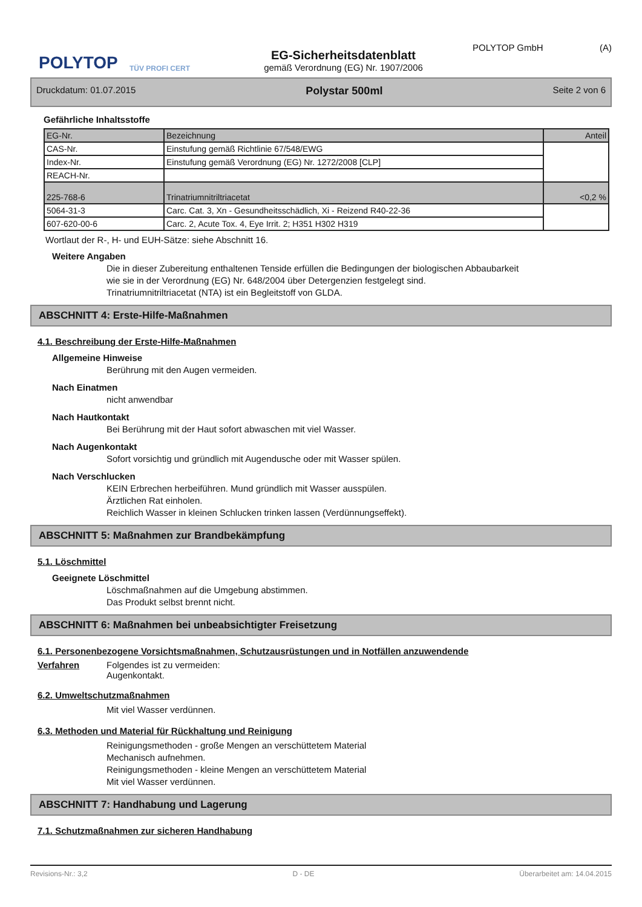POLYTOP
TÜV PROFI CERT
EG-Sicherheitsdatenblatt
gemäß Verordnung (EG) Nr. 1907/2006
POLYTOP GmbH (A)
Druckdatum: 01.07.2015 Polystar 500ml Seite 2 von 6
Gefährliche Inhaltsstoffe
| EG-Nr. | Bezeichnung | Anteil |
| CAS-Nr. | Einstufung gemäß Richtlinie 67/548/EWG | |
| Index-Nr. | Einstufung gemäß Verordnung (EG) Nr. 1272/2008 [CLP] | |
| REACH-Nr. | | |
| 225-768-6 | Trinatriumnitriltriacetat | <0,2 % |
| 5064-31-3 | Carc. Cat. 3, Xn - Gesundheitsschädlich, Xi - Reizend R40-22-36 | |
| 607-620-00-6 | Carc. 2, Acute Tox. 4, Eye Irrit. 2; H351 H302 H319 | |
Wortlaut der R-, H- und EUH-Sätze: siehe Abschnitt 16.
Weitere Angaben
Die in dieser Zubereitung enthaltenen Tenside erfüllen die Bedingungen der biologischen Abbaubarkeit
wie sie in der Verordnung (EG) Nr. 648/2004 über Detergenzien festgelegt sind.
Trinatriumnitriltriacetat (NTA) ist ein Begleitstoff von GLDA.
ABSCHNITT 4: Erste-Hilfe-Maßnahmen
4.1. Beschreibung der Erste-Hilfe-Maßnahmen
Allgemeine Hinweise
Berührung mit den Augen vermeiden.
Nach Einatmen
nicht anwendbar
Nach Hautkontakt
Bei Berührung mit der Haut sofort abwaschen mit viel Wasser.
Nach Augenkontakt
Sofort vorsichtig und gründlich mit Augendusche oder mit Wasser spülen.
Nach Verschlucken
KEIN Erbrechen herbeiführen. Mund gründlich mit Wasser ausspülen.
Ärztlichen Rat einholen.
Reichlich Wasser in kleinen Schlucken trinken lassen (Verdünnungseffekt).
ABSCHNITT 5: Maßnahmen zur Brandbekämpfung
5.1. Löschmittel
Geeignete Löschmittel
Löschmaßnahmen auf die Umgebung abstimmen.
Das Produkt selbst brennt nicht.
ABSCHNITT 6: Maßnahmen bei unbeabsichtigter Freisetzung
6.1. Personenbezogene Vorsichtsmaßnahmen, Schutzausrüstungen und in Notfällen anzuwendende
Verfahren Folgendes ist zu vermeiden:
Augenkontakt.
6.2. Umweltschutzmaßnahmen
Mit viel Wasser verdünnen.
6.3. Methoden und Material für Rückhaltung und Reinigung
Reinigungsmethoden - große Mengen an verschüttetem Material
Mechanisch aufnehmen.
Reinigungsmethoden - kleine Mengen an verschüttetem Material
Mit viel Wasser verdünnen.
ABSCHNITT 7: Handhabung und Lagerung
7.1. Schutzmaßnahmen zur sicheren Handhabung
Revisions-Nr.: 3,2 D - DE Überarbeitet am: 14.04.2015